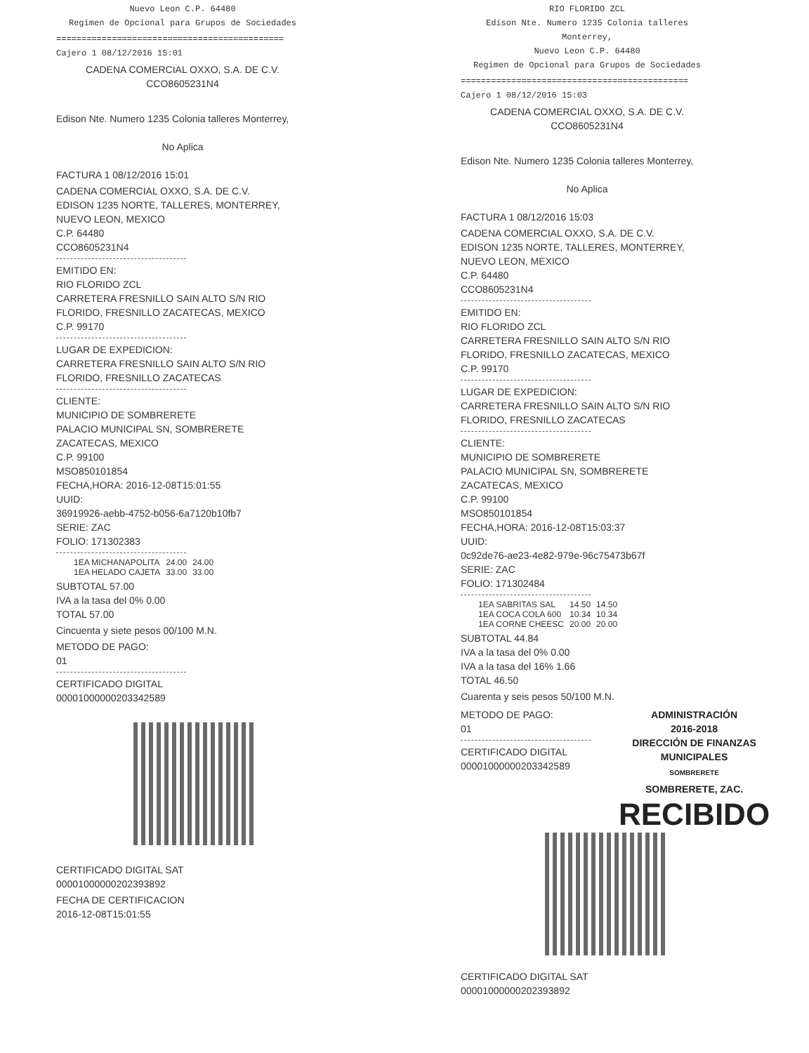Nuevo Leon C.P. 64480
Regimen de Opcional para Grupos de Sociedades
=============================================
Cajero 1 08/12/2016 15:01
CADENA COMERCIAL OXXO, S.A. DE C.V.
CCO8605231N4
Edison Nte. Numero 1235 Colonia talleres Monterrey,
No Aplica
FACTURA 1 08/12/2016 15:01
CADENA COMERCIAL OXXO, S.A. DE C.V.
EDISON 1235 NORTE, TALLERES, MONTERREY,
NUEVO LEON, MEXICO
C.P. 64480
CCO8605231N4
EMITIDO EN:
RIO FLORIDO ZCL
CARRETERA FRESNILLO SAIN ALTO S/N RIO
FLORIDO, FRESNILLO ZACATECAS, MEXICO
C.P. 99170
LUGAR DE EXPEDICION:
CARRETERA FRESNILLO SAIN ALTO S/N RIO
FLORIDO, FRESNILLO ZACATECAS
CLIENTE:
MUNICIPIO DE SOMBRERETE
PALACIO MUNICIPAL SN, SOMBRERETE
ZACATECAS, MEXICO
C.P. 99100
MSO850101854
FECHA,HORA: 2016-12-08T15:01:55
UUID:
36919926-aebb-4752-b056-6a7120b10fb7
SERIE: ZAC
FOLIO: 171302383
| 1EA MICHANAPOLITA | 24.00 | 24.00 |
| 1EA HELADO CAJETA | 33.00 | 33.00 |
SUBTOTAL 57.00
IVA a la tasa del 0% 0.00
TOTAL 57.00
Cincuenta y siete pesos 00/100 M.N.
METODO DE PAGO:
01
CERTIFICADO DIGITAL
00001000000203342589
CERTIFICADO DIGITAL SAT
00001000000202393892
FECHA DE CERTIFICACION
2016-12-08T15:01:55
RIO FLORIDO ZCL
Edison Nte. Numero 1235 Colonia talleres Monterrey,
Nuevo Leon C.P. 64480
Regimen de Opcional para Grupos de Sociedades
=============================================
Cajero 1 08/12/2016 15:03
CADENA COMERCIAL OXXO, S.A. DE C.V.
CCO8605231N4
Edison Nte. Numero 1235 Colonia talleres Monterrey,
No Aplica
FACTURA 1 08/12/2016 15:03
CADENA COMERCIAL OXXO, S.A. DE C.V.
EDISON 1235 NORTE, TALLERES, MONTERREY,
NUEVO LEON, MEXICO
C.P. 64480
CCO8605231N4
EMITIDO EN:
RIO FLORIDO ZCL
CARRETERA FRESNILLO SAIN ALTO S/N RIO
FLORIDO, FRESNILLO ZACATECAS, MEXICO
C.P. 99170
LUGAR DE EXPEDICION:
CARRETERA FRESNILLO SAIN ALTO S/N RIO
FLORIDO, FRESNILLO ZACATECAS
CLIENTE:
MUNICIPIO DE SOMBRERETE
PALACIO MUNICIPAL SN, SOMBRERETE
ZACATECAS, MEXICO
C.P. 99100
MSO850101854
FECHA,HORA: 2016-12-08T15:03:37
UUID:
0c92de76-ae23-4e82-979e-96c75473b67f
SERIE: ZAC
FOLIO: 171302484
| 1EA SABRITAS SAL | 14.50 | 14.50 |
| 1EA COCA COLA 600 | 10.34 | 10.34 |
| 1EA CORNE CHEESC | 20.00 | 20.00 |
SUBTOTAL 44.84
IVA a la tasa del 0% 0.00
IVA a la tasa del 16% 1.66
TOTAL 46.50
Cuarenta y seis pesos 50/100 M.N.
METODO DE PAGO:
01
CERTIFICADO DIGITAL
00001000000203342589
ADMINISTRACIÓN
2016-2018
DIRECCIÓN DE FINANZAS
MUNICIPALES
SOMBRERETE
SOMBRERETE, ZAC.
RECIBIDO
CERTIFICADO DIGITAL SAT
00001000000202393892